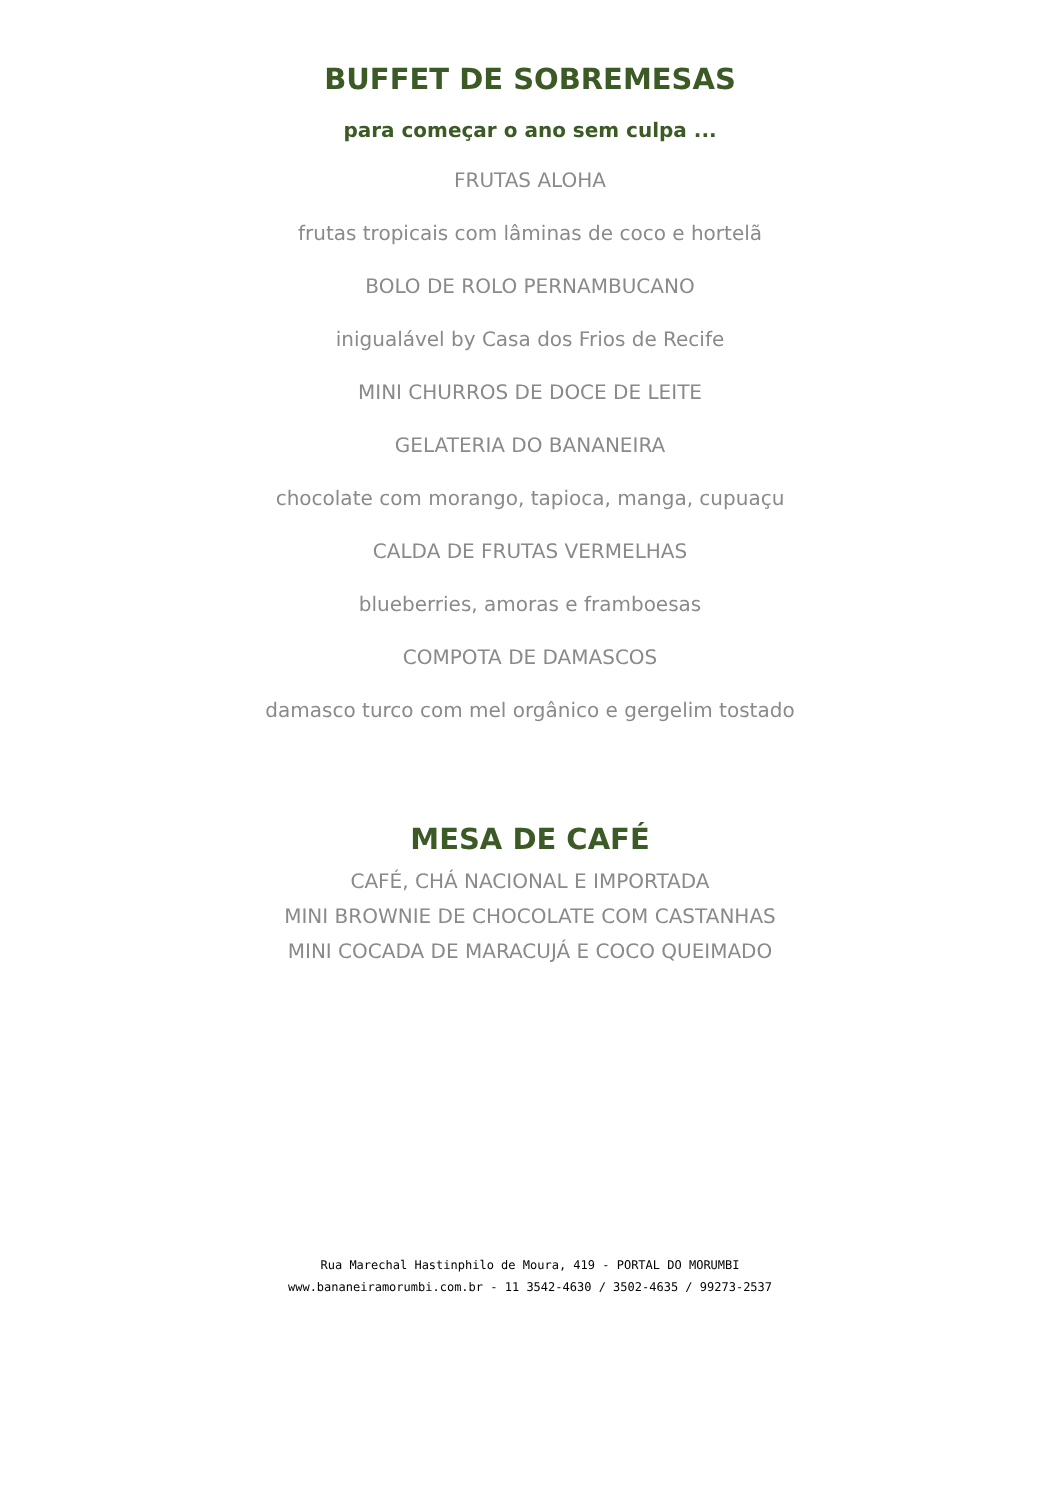BUFFET DE SOBREMESAS
para começar o ano sem culpa ...
FRUTAS ALOHA
frutas tropicais com lâminas de coco e hortelã
BOLO DE ROLO PERNAMBUCANO
inigualável by Casa dos Frios de Recife
MINI CHURROS DE DOCE DE LEITE
GELATERIA DO BANANEIRA
chocolate com morango, tapioca, manga, cupuaçu
CALDA DE FRUTAS VERMELHAS
blueberries, amoras e framboesas
COMPOTA DE DAMASCOS
damasco turco com mel orgânico e gergelim tostado
MESA DE CAFÉ
CAFÉ, CHÁ NACIONAL E IMPORTADA
MINI BROWNIE DE CHOCOLATE COM CASTANHAS
MINI COCADA DE MARACUJÁ E COCO QUEIMADO
Rua Marechal Hastinphilo de Moura, 419 - PORTAL DO MORUMBI
www.bananeiramorumbi.com.br - 11 3542-4630 / 3502-4635 / 99273-2537